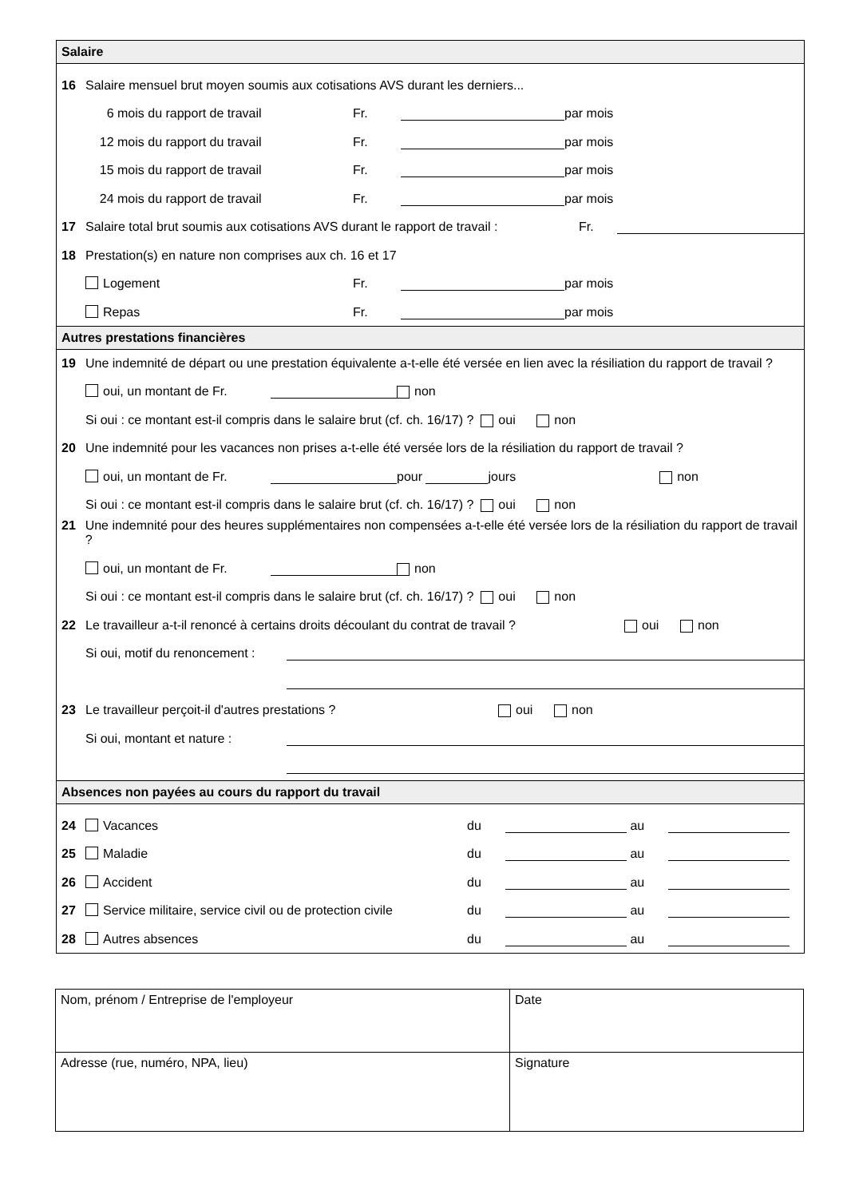Salaire
16 Salaire mensuel brut moyen soumis aux cotisations AVS durant les derniers...
6 mois du rapport de travail Fr. par mois
12 mois du rapport du travail Fr. par mois
15 mois du rapport de travail Fr. par mois
24 mois du rapport de travail Fr. par mois
17 Salaire total brut soumis aux cotisations AVS durant le rapport de travail : Fr.
18 Prestation(s) en nature non comprises aux ch. 16 et 17
Logement Fr. par mois
Repas Fr. par mois
Autres prestations financières
19 Une indemnité de départ ou une prestation équivalente a-t-elle été versée en lien avec la résiliation du rapport de travail ?
oui, un montant de Fr. non
Si oui : ce montant est-il compris dans le salaire brut (cf. ch. 16/17) ? oui non
20 Une indemnité pour les vacances non prises a-t-elle été versée lors de la résiliation du rapport de travail ?
oui, un montant de Fr. pour jours non
Si oui : ce montant est-il compris dans le salaire brut (cf. ch. 16/17) ? oui non
21 Une indemnité pour des heures supplémentaires non compensées a-t-elle été versée lors de la résiliation du rapport de travail ?
oui, un montant de Fr. non
Si oui : ce montant est-il compris dans le salaire brut (cf. ch. 16/17) ? oui non
22 Le travailleur a-t-il renoncé à certains droits découlant du contrat de travail ? oui non
Si oui, motif du renoncement :
23 Le travailleur perçoit-il d'autres prestations ? oui non
Si oui, montant et nature :
Absences non payées au cours du rapport du travail
24 Vacances du au
25 Maladie du au
26 Accident du au
27 Service militaire, service civil ou de protection civile du au
28 Autres absences du au
Nom, prénom / Entreprise de l'employeur
Date
Adresse (rue, numéro, NPA, lieu)
Signature